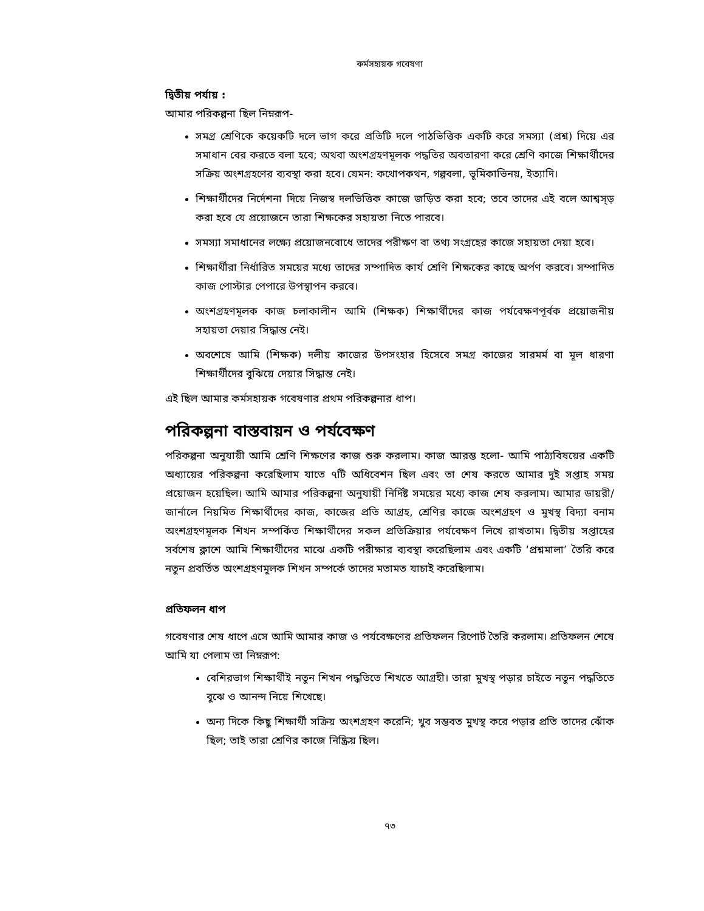কর্মসহায়ক গবেষণা
দ্বিতীয় পর্যায় :
আমার পরিকল্পনা ছিল নিম্নরূপ-
সমগ্র শ্রেণিকে কয়েকটি দলে ভাগ করে প্রতিটি দলে পাঠভিত্তিক একটি করে সমস্যা (প্রশ্ন) দিয়ে এর সমাধান বের করতে বলা হবে; অথবা অংশগ্রহণমূলক পদ্ধতির অবতারণা করে শ্রেণি কাজে শিক্ষার্থীদের সক্রিয় অংশগ্রহণের ব্যবস্থা করা হবে। যেমন: কথোপকথন, গল্পবলা, ভূমিকাভিনয়, ইত্যাদি।
শিক্ষার্থীদের নির্দেশনা দিয়ে নিজস্ব দলভিত্তিক কাজে জড়িত করা হবে; তবে তাদের এই বলে আশ্বস্ড় করা হবে যে প্রয়োজনে তারা শিক্ষকের সহায়তা নিতে পারবে।
সমস্যা সমাধানের লক্ষ্যে প্রয়োজনবোধে তাদের পরীক্ষণ বা তথ্য সংগ্রহের কাজে সহায়তা দেয়া হবে।
শিক্ষার্থীরা নির্ধারিত সময়ের মধ্যে তাদের সম্পাদিত কার্য শ্রেণি শিক্ষকের কাছে অর্পণ করবে। সম্পাদিত কাজ পোস্টার পেপারে উপস্থাপন করবে।
অংশগ্রহণমূলক কাজ চলাকালীন আমি (শিক্ষক) শিক্ষার্থীদের কাজ পর্যবেক্ষণপূর্বক প্রয়োজনীয় সহায়তা দেয়ার সিদ্ধান্ত নেই।
অবশেষে আমি (শিক্ষক) দলীয় কাজের উপসংহার হিসেবে সমগ্র কাজের সারমর্ম বা মূল ধারণা শিক্ষার্থীদের বুঝিয়ে দেয়ার সিদ্ধান্ত নেই।
এই ছিল আমার কর্মসহায়ক গবেষণার প্রথম পরিকল্পনার ধাপ।
পরিকল্পনা বাস্তবায়ন ও পর্যবেক্ষণ
পরিকল্পনা অনুযায়ী আমি শ্রেণি শিক্ষণের কাজ শুরু করলাম। কাজ আরম্ভ হলো- আমি পাঠ্যবিষয়ের একটি অধ্যায়ের পরিকল্পনা করেছিলাম যাতে ৭টি অধিবেশন ছিল এবং তা শেষ করতে আমার দুই সপ্তাহ সময় প্রয়োজন হয়েছিল। আমি আমার পরিকল্পনা অনুযায়ী নির্দিষ্ট সময়ের মধ্যে কাজ শেষ করলাম। আমার ডায়রী/জার্নালে নিয়মিত শিক্ষার্থীদের কাজ, কাজের প্রতি আগ্রহ, শ্রেণির কাজে অংশগ্রহণ ও মুখস্থ বিদ্যা বনাম অংশগ্রহণমূলক শিখন সম্পর্কিত শিক্ষার্থীদের সকল প্রতিক্রিয়ার পর্যবেক্ষণ লিখে রাখতাম। দ্বিতীয় সপ্তাহের সর্বশেষ ক্লাশে আমি শিক্ষার্থীদের মাঝে একটি পরীক্ষার ব্যবস্থা করেছিলাম এবং একটি ‘প্রশ্নমালা’ তৈরি করে নতুন প্রবর্তিত অংশগ্রহণমূলক শিখন সম্পর্কে তাদের মতামত যাচাই করেছিলাম।
প্রতিফলন ধাপ
গবেষণার শেষ ধাপে এসে আমি আমার কাজ ও পর্যবেক্ষণের প্রতিফলন রিপোর্ট তৈরি করলাম। প্রতিফলন শেষে আমি যা পেলাম তা নিম্নরূপ:
বেশিরভাগ শিক্ষার্থীই নতুন শিখন পদ্ধতিতে শিখতে আগ্রহী। তারা মুখস্থ পড়ার চাইতে নতুন পদ্ধতিতে বুঝে ও আনন্দ নিয়ে শিখেছে।
অন্য দিকে কিছু শিক্ষার্থী সক্রিয় অংশগ্রহণ করেনি; খুব সম্ভবত মুখস্থ করে পড়ার প্রতি তাদের ঝোঁক ছিল; তাই তারা শ্রেণির কাজে নিষ্ক্রিয় ছিল।
৭৩